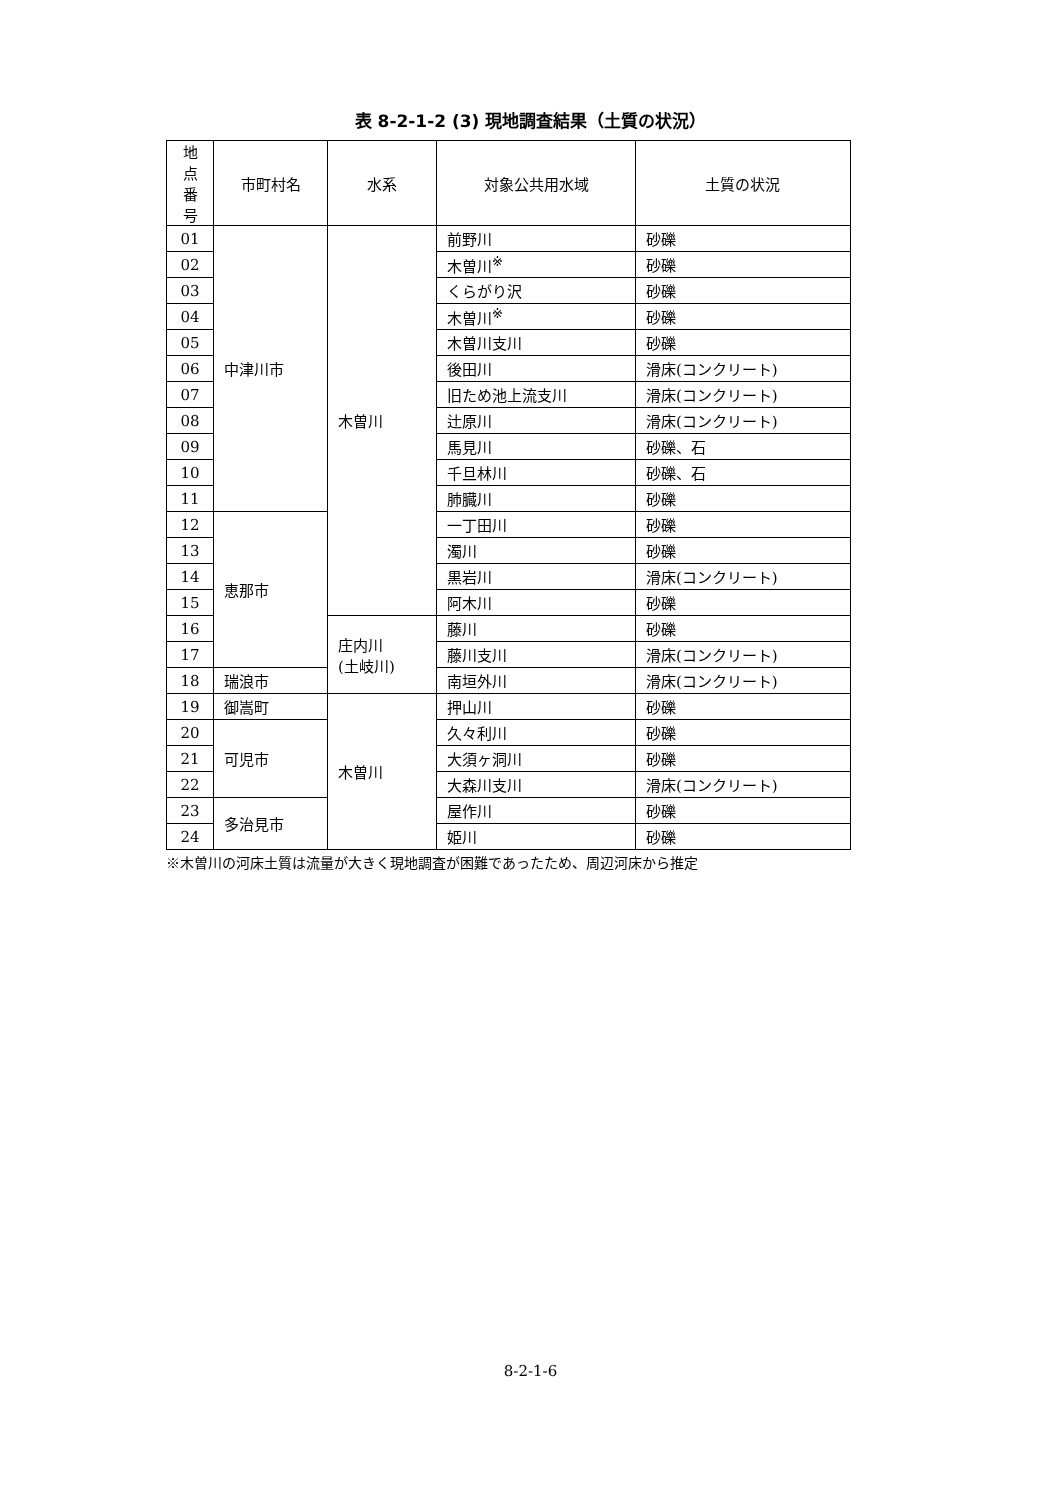表 8-2-1-2 (3) 現地調査結果（土質の状況）
| 地点 番号 | 市町村名 | 水系 | 対象公共用水域 | 土質の状況 |
| --- | --- | --- | --- | --- |
| 01 | 中津川市 | 木曽川 | 前野川 | 砂礫 |
| 02 | | | 木曽川<sup>※</sup> | 砂礫 |
| 03 | | | くらがり沢 | 砂礫 |
| 04 | | | 木曽川<sup>※</sup> | 砂礫 |
| 05 | | | 木曽川支川 | 砂礫 |
| 06 | | | 後田川 | 滑床(コンクリート) |
| 07 | | | 旧ため池上流支川 | 滑床(コンクリート) |
| 08 | | | 辻原川 | 滑床(コンクリート) |
| 09 | | | 馬見川 | 砂礫、石 |
| 10 | | | 千旦林川 | 砂礫、石 |
| 11 | | | 肺臓川 | 砂礫 |
| 12 | 恵那市 | | 一丁田川 | 砂礫 |
| 13 | | | 濁川 | 砂礫 |
| 14 | | | 黒岩川 | 滑床(コンクリート) |
| 15 | | | 阿木川 | 砂礫 |
| 16 | | 庄内川 (土岐川) | 藤川 | 砂礫 |
| 17 | | | 藤川支川 | 滑床(コンクリート) |
| 18 | 瑞浪市 | | 南垣外川 | 滑床(コンクリート) |
| 19 | 御嵩町 | 木曽川 | 押山川 | 砂礫 |
| 20 | 可児市 | | 久々利川 | 砂礫 |
| 21 | | | 大須ヶ洞川 | 砂礫 |
| 22 | | | 大森川支川 | 滑床(コンクリート) |
| 23 | 多治見市 | | 屋作川 | 砂礫 |
| 24 | | | 姫川 | 砂礫 |
※木曽川の河床土質は流量が大きく現地調査が困難であったため、周辺河床から推定
8-2-1-6